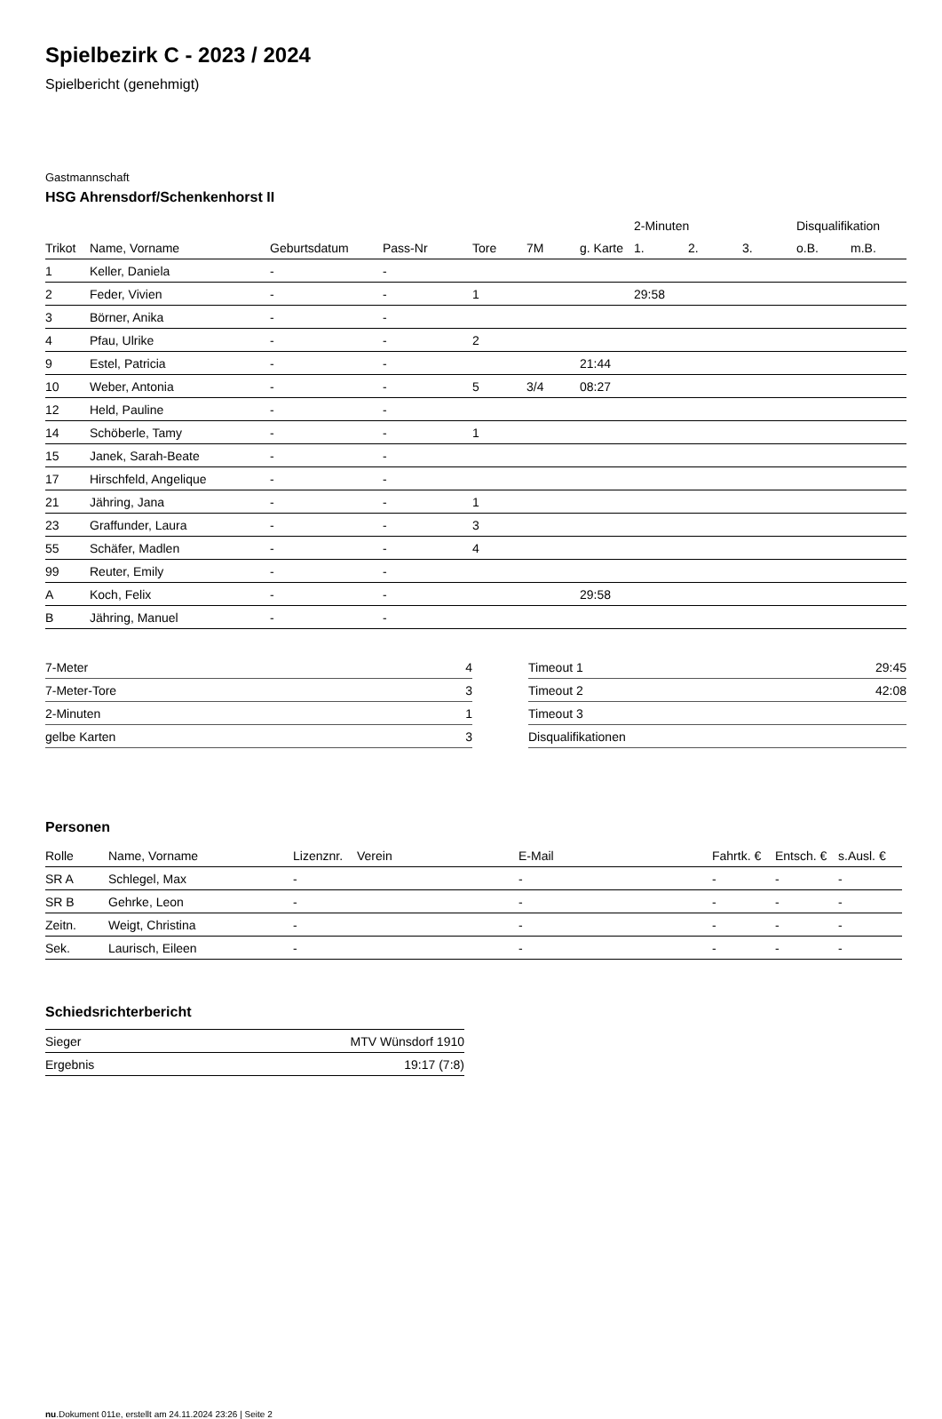Spielbezirk C - 2023 / 2024
Spielbericht (genehmigt)
Gastmannschaft
HSG Ahrensdorf/Schenkenhorst II
| | | | | | | | 2-Minuten | | | Disqualifikation | |
| --- | --- | --- | --- | --- | --- | --- | --- | --- | --- | --- | --- |
| Trikot | Name, Vorname | Geburtsdatum | Pass-Nr | Tore | 7M | g. Karte | 1. | 2. | 3. | o.B. | m.B. |
| 1 | Keller, Daniela | - | - | | | | | | | | |
| 2 | Feder, Vivien | - | - | 1 | | | 29:58 | | | | |
| 3 | Börner, Anika | - | - | | | | | | | | |
| 4 | Pfau, Ulrike | - | - | 2 | | | | | | | |
| 9 | Estel, Patricia | - | - | | | 21:44 | | | | | |
| 10 | Weber, Antonia | - | - | 5 | 3/4 | 08:27 | | | | | |
| 12 | Held, Pauline | - | - | | | | | | | | |
| 14 | Schöberle, Tamy | - | - | 1 | | | | | | | |
| 15 | Janek, Sarah-Beate | - | - | | | | | | | | |
| 17 | Hirschfeld, Angelique | - | - | | | | | | | | |
| 21 | Jähring, Jana | - | - | 1 | | | | | | | |
| 23 | Graffunder, Laura | - | - | 3 | | | | | | | |
| 55 | Schäfer, Madlen | - | - | 4 | | | | | | | |
| 99 | Reuter, Emily | - | - | | | | | | | | |
| A | Koch, Felix | - | - | | | 29:58 | | | | | |
| B | Jähring, Manuel | - | - | | | | | | | | |
| 7-Meter | 4 |
| 7-Meter-Tore | 3 |
| 2-Minuten | 1 |
| gelbe Karten | 3 |
| Timeout 1 | 29:45 |
| Timeout 2 | 42:08 |
| Timeout 3 | |
| Disqualifikationen | |
Personen
| Rolle | Name, Vorname | Lizenznr. | Verein | E-Mail | Fahrtk. € | Entsch. € | s.Ausl. € |
| --- | --- | --- | --- | --- | --- | --- | --- |
| SR A | Schlegel, Max | - | | - | - | - | - |
| SR B | Gehrke, Leon | - | | - | - | - | - |
| Zeitn. | Weigt, Christina | - | | - | - | - | - |
| Sek. | Laurisch, Eileen | - | | - | - | - | - |
Schiedsrichterbericht
| Sieger | MTV Wünsdorf 1910 |
| Ergebnis | 19:17 (7:8) |
nu.Dokument 011e, erstellt am 24.11.2024 23:26 | Seite 2